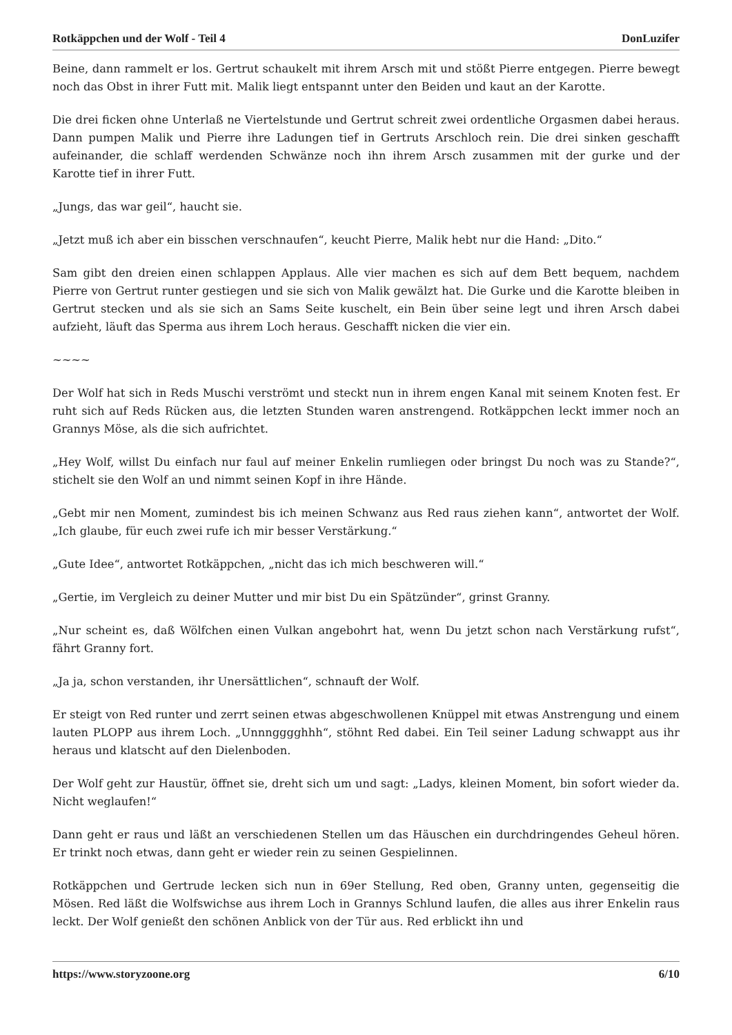Rotkäppchen und der Wolf - Teil 4 DonLuzifer
Beine, dann rammelt er los. Gertrut schaukelt mit ihrem Arsch mit und stößt Pierre entgegen. Pierre bewegt noch das Obst in ihrer Futt mit. Malik liegt entspannt unter den Beiden und kaut an der Karotte.
Die drei ficken ohne Unterlaß ne Viertelstunde und Gertrut schreit zwei ordentliche Orgasmen dabei heraus. Dann pumpen Malik und Pierre ihre Ladungen tief in Gertruts Arschloch rein. Die drei sinken geschafft aufeinander, die schlaff werdenden Schwänze noch ihn ihrem Arsch zusammen mit der gurke und der Karotte tief in ihrer Futt.
„Jungs, das war geil“, haucht sie.
„Jetzt muß ich aber ein bisschen verschnaufen“, keucht Pierre, Malik hebt nur die Hand: „Dito.“
Sam gibt den dreien einen schlappen Applaus. Alle vier machen es sich auf dem Bett bequem, nachdem Pierre von Gertrut runter gestiegen und sie sich von Malik gewälzt hat. Die Gurke und die Karotte bleiben in Gertrut stecken und als sie sich an Sams Seite kuschelt, ein Bein über seine legt und ihren Arsch dabei aufzieht, läuft das Sperma aus ihrem Loch heraus. Geschafft nicken die vier ein.
~~~~
Der Wolf hat sich in Reds Muschi verströmt und steckt nun in ihrem engen Kanal mit seinem Knoten fest. Er ruht sich auf Reds Rücken aus, die letzten Stunden waren anstrengend. Rotkäppchen leckt immer noch an Grannys Möse, als die sich aufrichtet.
„Hey Wolf, willst Du einfach nur faul auf meiner Enkelin rumliegen oder bringst Du noch was zu Stande?“, stichelt sie den Wolf an und nimmt seinen Kopf in ihre Hände.
„Gebt mir nen Moment, zumindest bis ich meinen Schwanz aus Red raus ziehen kann“, antwortet der Wolf. „Ich glaube, für euch zwei rufe ich mir besser Verstärkung.“
„Gute Idee“, antwortet Rotkäppchen, „nicht das ich mich beschweren will.“
„Gertie, im Vergleich zu deiner Mutter und mir bist Du ein Spätzünder“, grinst Granny.
„Nur scheint es, daß Wölfchen einen Vulkan angebohrt hat, wenn Du jetzt schon nach Verstärkung rufst“, fährt Granny fort.
„Ja ja, schon verstanden, ihr Unersättlichen“, schnauft der Wolf.
Er steigt von Red runter und zerrt seinen etwas abgeschwollenen Knüppel mit etwas Anstrengung und einem lauten PLOPP aus ihrem Loch. „Unnngggghhh“, stöhnt Red dabei. Ein Teil seiner Ladung schwappt aus ihr heraus und klatscht auf den Dielenboden.
Der Wolf geht zur Haustür, öffnet sie, dreht sich um und sagt: „Ladys, kleinen Moment, bin sofort wieder da. Nicht weglaufen!“
Dann geht er raus und läßt an verschiedenen Stellen um das Häuschen ein durchdringendes Geheul hören. Er trinkt noch etwas, dann geht er wieder rein zu seinen Gespielinnen.
Rotkäppchen und Gertrude lecken sich nun in 69er Stellung, Red oben, Granny unten, gegenseitig die Mösen. Red läßt die Wolfswichse aus ihrem Loch in Grannys Schlund laufen, die alles aus ihrer Enkelin raus leckt. Der Wolf genießt den schönen Anblick von der Tür aus. Red erblickt ihn und
https://www.storyzoone.org 6/10